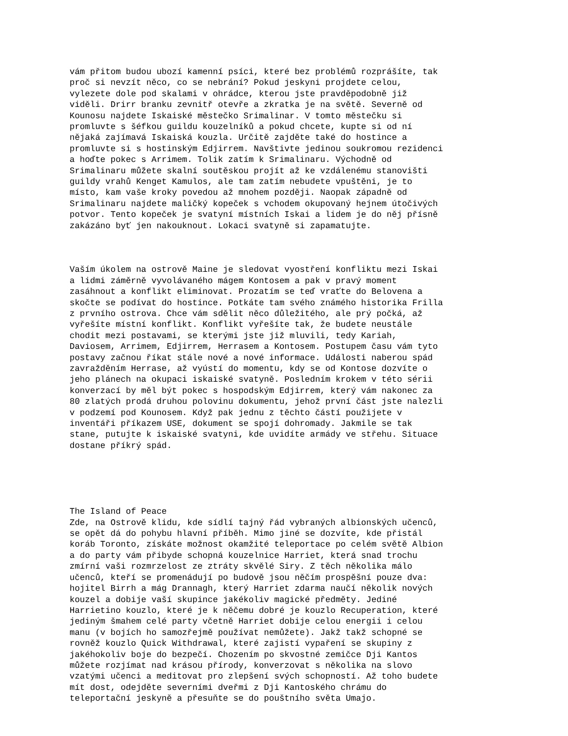vám přitom budou ubozí kamenní psíci, které bez problémů rozprášíte, tak proč si nevzít něco, co se nebrání? Pokud jeskyni projdete celou, vylezete dole pod skalami v ohrádce, kterou jste pravděpodobně již viděli. Drirr branku zevnitř otevře a zkratka je na světě. Severně od Kounosu najdete Iskaiské městečko Srimalinar. V tomto městečku si promluvte s šéfkou guildu kouzelníků a pokud chcete, kupte si od ní nějaká zajímavá Iskaiská kouzla. Určitě zajděte také do hostince a promluvte si s hostinským Edjirrem. Navštivte jedinou soukromou rezidenci a hoďte pokec s Arrimem. Tolik zatím k Srimalinaru. Východně od Srimalinaru můžete skalní soutěskou projít až ke vzdálenému stanovišti guildy vrahů Kenget Kamulos, ale tam zatím nebudete vpuštěni, je to místo, kam vaše kroky povedou až mnohem později. Naopak západně od Srimalinaru najdete maličký kopeček s vchodem okupovaný hejnem útočivých potvor. Tento kopeček je svatyní místních Iskai a lidem je do něj přísně zakázáno byť jen nakouknout. Lokaci svatyně si zapamatujte.
Vaším úkolem na ostrově Maine je sledovat vyostření konfliktu mezi Iskai a lidmi záměrně vyvolávaného mágem Kontosem a pak v pravý moment zasáhnout a konflikt eliminovat. Prozatím se teď vraťte do Belovena a skočte se podívat do hostince. Potkáte tam svého známého historika Frilla z prvního ostrova. Chce vám sdělit něco důležitého, ale prý počká, až vyřešíte místní konflikt. Konflikt vyřešíte tak, že budete neustále chodit mezi postavami, se kterými jste již mluvili, tedy Kariah, Daviosem, Arrimem, Edjirrem, Herrasem a Kontosem. Postupem času vám tyto postavy začnou říkat stále nové a nové informace. Události naberou spád zavražděním Herrase, až vyústí do momentu, kdy se od Kontose dozvíte o jeho plánech na okupaci iskaiské svatyně. Posledním krokem v této sérii konverzací by měl být pokec s hospodským Edjirrem, který vám nakonec za 80 zlatých prodá druhou polovinu dokumentu, jehož první část jste nalezli v podzemí pod Kounosem. Když pak jednu z těchto částí použijete v inventáři příkazem USE, dokument se spojí dohromady. Jakmile se tak stane, putujte k iskaiské svatyni, kde uvidíte armády ve střehu. Situace dostane příkrý spád.
The Island of Peace Zde, na Ostrově klidu, kde sídlí tajný řád vybraných albionských učenců, se opět dá do pohybu hlavní příběh. Mimo jiné se dozvíte, kde přistál koráb Toronto, získáte možnost okamžité teleportace po celém světě Albion a do party vám přibyde schopná kouzelnice Harriet, která snad trochu zmírní vaši rozmrzelost ze ztráty skvělé Siry. Z těch několika málo učenců, kteří se promenádují po budově jsou něčím prospěšní pouze dva: hojitel Birrh a mág Drannagh, který Harriet zdarma naučí několik nových kouzel a dobije vaší skupince jakékoliv magické předměty. Jediné Harrietino kouzlo, které je k něčemu dobré je kouzlo Recuperation, které jediným šmahem celé party včetně Harriet dobije celou energii i celou manu (v bojích ho samozřejmě používat nemůžete). Jakž takž schopné se rovněž kouzlo Quick Withdrawal, které zajistí vypaření se skupiny z jakéhokoliv boje do bezpečí. Chozením po skvostné zemičce Dji Kantos můžete rozjímat nad krásou přírody, konverzovat s několika na slovo vzatými učenci a meditovat pro zlepšení svých schopností. Až toho budete mít dost, odejděte severními dveřmi z Dji Kantoského chrámu do teleportační jeskyně a přesuňte se do pouštního světa Umajo.